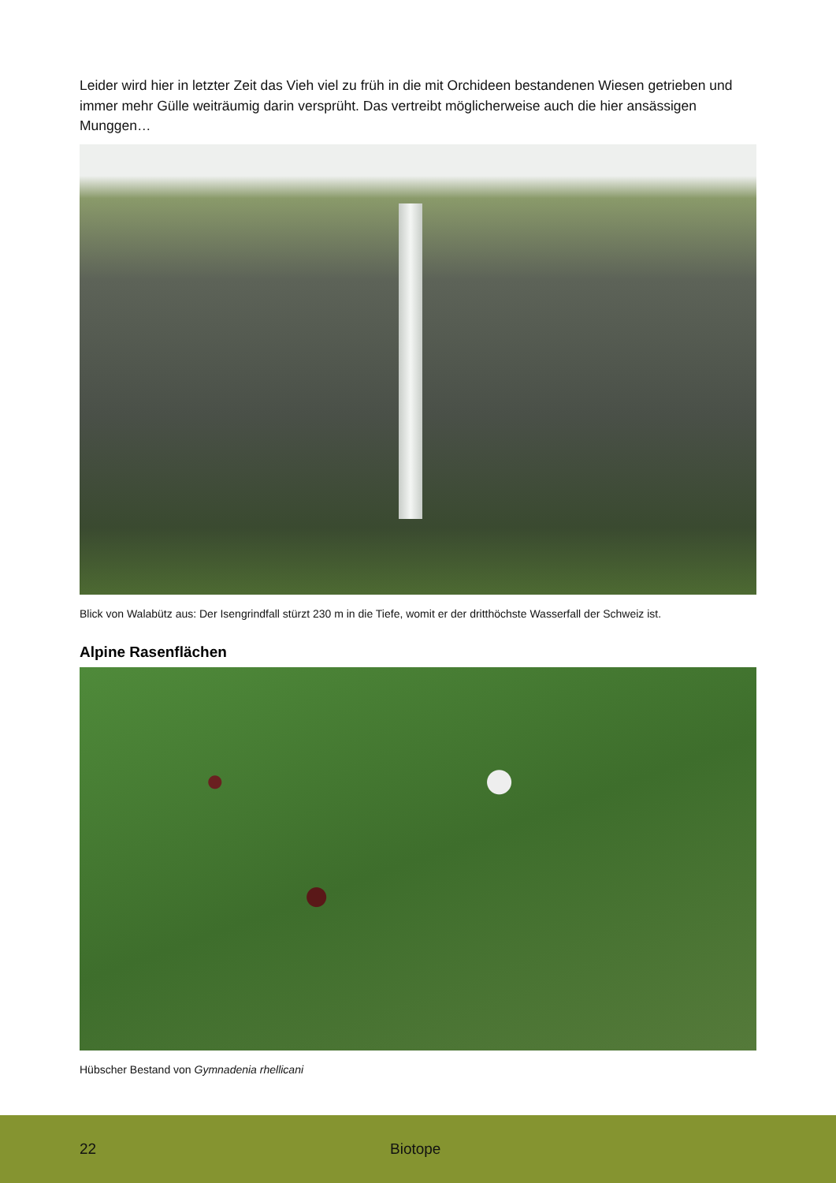Leider wird hier in letzter Zeit das Vieh viel zu früh in die mit Orchideen bestandenen Wiesen getrieben und immer mehr Gülle weiträumig darin versprüht. Das vertreibt möglicherweise auch die hier ansässigen Munggen…
Blick von Walabütz aus: Der Isengrindfall stürzt 230 m in die Tiefe, womit er der dritthöchste Wasserfall der Schweiz ist.
Alpine Rasenflächen
Hübscher Bestand von Gymnadenia rhellicani
22 Biotope